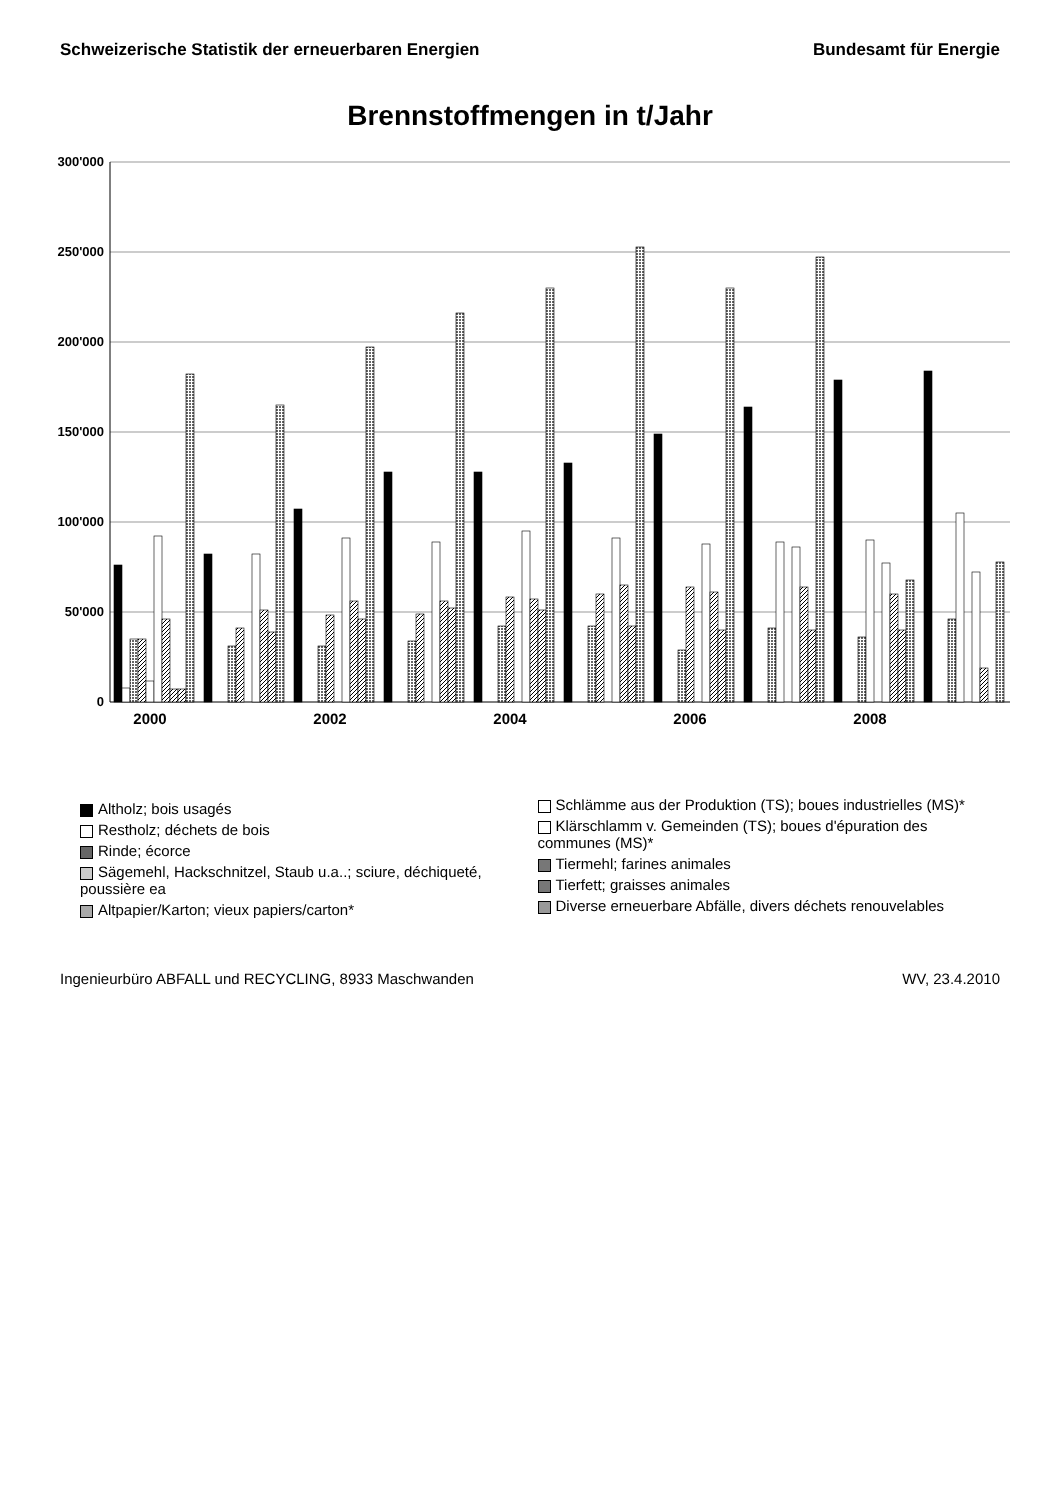Schweizerische Statistik der erneuerbaren Energien Bundesamt für Energie
Brennstoffmengen in t/Jahr
300'000
250'000
200'000
150'000
100'000
50'000
0
2000
2002
2004
2006
2008
Altholz; bois usagés
Restholz; déchets de bois
Rinde; écorce
Sägemehl, Hackschnitzel, Staub u.a..; sciure, déchiqueté, poussière ea
Altpapier/Karton; vieux papiers/carton*
Schlämme aus der Produktion (TS); boues industrielles (MS)*
Klärschlamm v. Gemeinden (TS); boues d'épuration des communes (MS)*
Tiermehl; farines animales
Tierfett; graisses animales
Diverse erneuerbare Abfälle, divers déchets renouvelables
Ingenieurbüro ABFALL und RECYCLING, 8933 Maschwanden WV, 23.4.2010